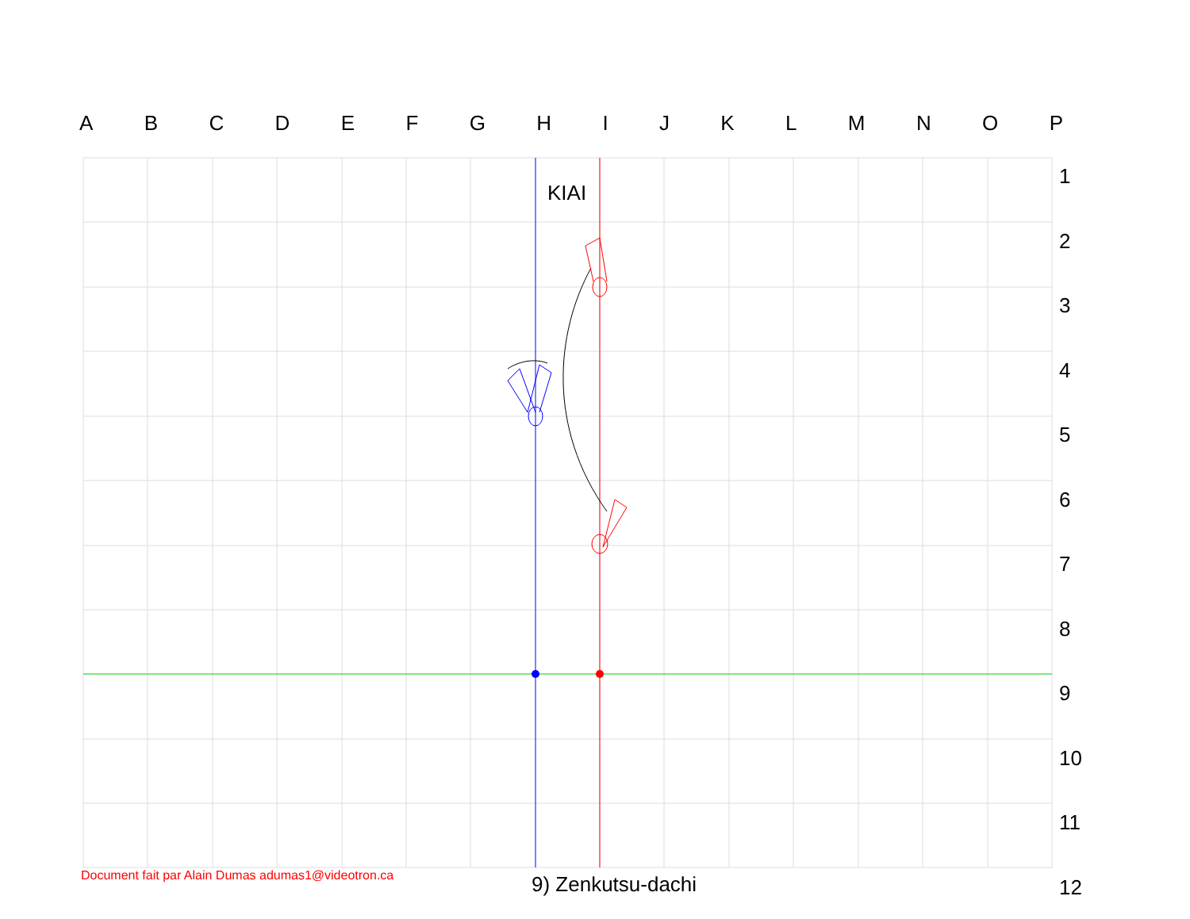ABCDEFGHIJKLMNOP
1
2
3
4
5
6
7
8
9
10
11
12
KIAI
Document fait par Alain Dumas adumas1@videotron.ca
9) Zenkutsu-dachi